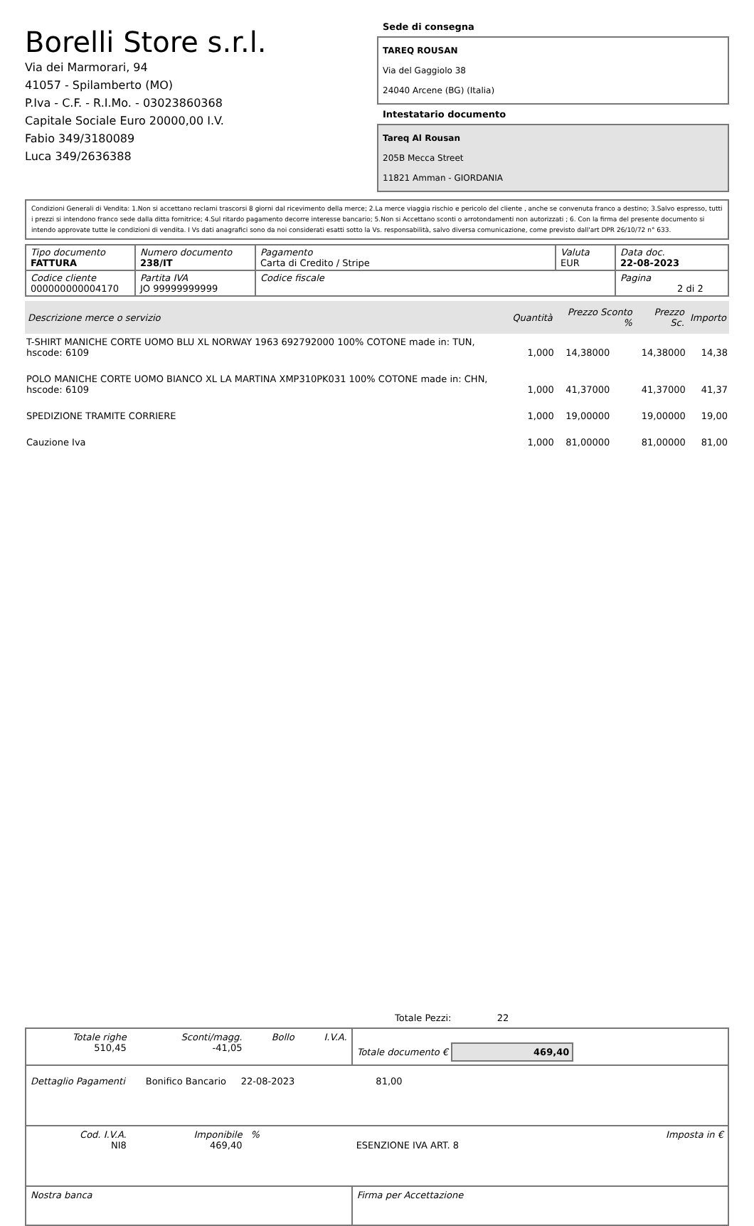Borelli Store s.r.l.
Via dei Marmorari, 94
41057 - Spilamberto (MO)
P.Iva - C.F. - R.I.Mo. - 03023860368
Capitale Sociale Euro 20000,00 I.V.
Fabio 349/3180089
Luca 349/2636388
Sede di consegna
TAREQ ROUSAN
Via del Gaggiolo 38
24040 Arcene (BG) (Italia)
Intestatario documento
Tareq Al Rousan
205B Mecca Street
11821 Amman - GIORDANIA
Condizioni Generali di Vendita: 1.Non si accettano reclami trascorsi 8 giorni dal ricevimento della merce; 2.La merce viaggia rischio e pericolo del cliente , anche se convenuta franco a destino; 3.Salvo espresso, tutti i prezzi si intendono franco sede dalla ditta fornitrice; 4.Sul ritardo pagamento decorre interesse bancario; 5.Non si Accettano sconti o arrotondamenti non autorizzati ; 6. Con la firma del presente documento si intendo approvate tutte le condizioni di vendita. I Vs dati anagrafici sono da noi considerati esatti sotto la Vs. responsabilità, salvo diversa comunicazione, come previsto dall'art DPR 26/10/72 n° 633.
| Tipo documento FATTURA | Numero documento 238/IT | Pagamento Carta di Credito / Stripe | Valuta EUR | Data doc. 22-08-2023 |
| Codice cliente 000000000004170 | Partita IVA JO 99999999999 | Codice fiscale | | Pagina 2 di 2 |
| Descrizione merce o servizio | Quantità | Prezzo Sconto % | Prezzo Sc. | Importo |
| --- | --- | --- | --- | --- |
| T-SHIRT MANICHE CORTE UOMO BLU XL NORWAY 1963 692792000 100% COTONE made in: TUN, hscode: 6109 | 1,000 | 14,38000 | 14,38000 | 14,38 |
| POLO MANICHE CORTE UOMO BIANCO XL LA MARTINA XMP310PK031 100% COTONE made in: CHN, hscode: 6109 | 1,000 | 41,37000 | 41,37000 | 41,37 |
| SPEDIZIONE TRAMITE CORRIERE | 1,000 | 19,00000 | 19,00000 | 19,00 |
| Cauzione Iva | 1,000 | 81,00000 | 81,00000 | 81,00 |
Totale Pezzi: 22
| Totale righe 510,45 | Sconti/magg. -41,05 | Bollo | I.V.A. | Totale documento € 469,40 | |
| Dettaglio Pagamenti Bonifico Bancario 22-08-2023 81,00 | | | | | |
| Cod. I.V.A. NI8 | Imponibile 469,40 | % | | ESENZIONE IVA ART. 8 | Imposta in € |
| Nostra banca | | | | Firma per Accettazione | |